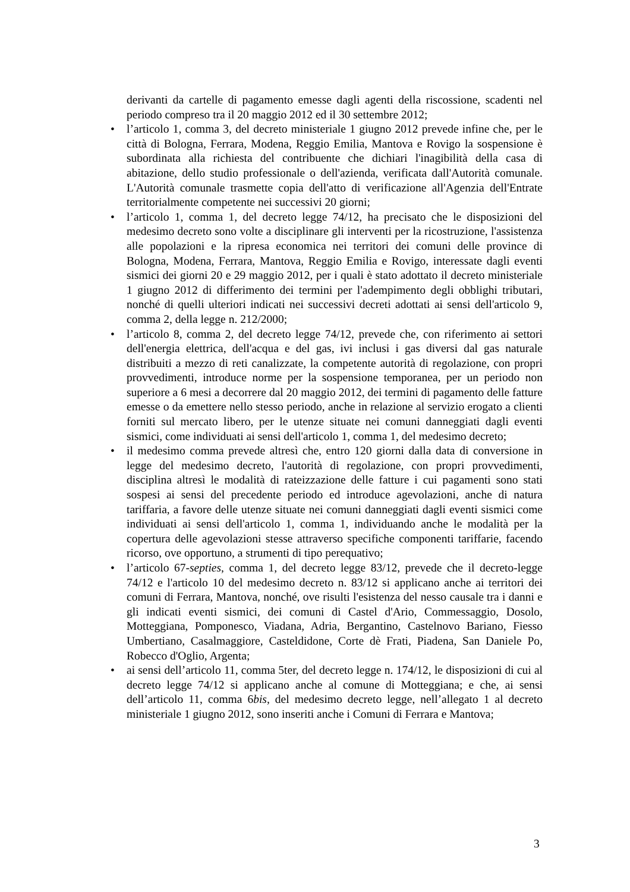derivanti da cartelle di pagamento emesse dagli agenti della riscossione, scadenti nel periodo compreso tra il 20 maggio 2012 ed il 30 settembre 2012;
• l’articolo 1, comma 3, del decreto ministeriale 1 giugno 2012 prevede infine che, per le città di Bologna, Ferrara, Modena, Reggio Emilia, Mantova e Rovigo la sospensione è subordinata alla richiesta del contribuente che dichiari l'inagibilità della casa di abitazione, dello studio professionale o dell'azienda, verificata dall'Autorità comunale. L'Autorità comunale trasmette copia dell'atto di verificazione all'Agenzia dell'Entrate territorialmente competente nei successivi 20 giorni;
• l’articolo 1, comma 1, del decreto legge 74/12, ha precisato che le disposizioni del medesimo decreto sono volte a disciplinare gli interventi per la ricostruzione, l'assistenza alle popolazioni e la ripresa economica nei territori dei comuni delle province di Bologna, Modena, Ferrara, Mantova, Reggio Emilia e Rovigo, interessate dagli eventi sismici dei giorni 20 e 29 maggio 2012, per i quali è stato adottato il decreto ministeriale 1 giugno 2012 di differimento dei termini per l'adempimento degli obblighi tributari, nonché di quelli ulteriori indicati nei successivi decreti adottati ai sensi dell'articolo 9, comma 2, della legge n. 212/2000;
• l’articolo 8, comma 2, del decreto legge 74/12, prevede che, con riferimento ai settori dell'energia elettrica, dell'acqua e del gas, ivi inclusi i gas diversi dal gas naturale distribuiti a mezzo di reti canalizzate, la competente autorità di regolazione, con propri provvedimenti, introduce norme per la sospensione temporanea, per un periodo non superiore a 6 mesi a decorrere dal 20 maggio 2012, dei termini di pagamento delle fatture emesse o da emettere nello stesso periodo, anche in relazione al servizio erogato a clienti forniti sul mercato libero, per le utenze situate nei comuni danneggiati dagli eventi sismici, come individuati ai sensi dell'articolo 1, comma 1, del medesimo decreto;
• il medesimo comma prevede altresì che, entro 120 giorni dalla data di conversione in legge del medesimo decreto, l'autorità di regolazione, con propri provvedimenti, disciplina altresì le modalità di rateizzazione delle fatture i cui pagamenti sono stati sospesi ai sensi del precedente periodo ed introduce agevolazioni, anche di natura tariffaria, a favore delle utenze situate nei comuni danneggiati dagli eventi sismici come individuati ai sensi dell'articolo 1, comma 1, individuando anche le modalità per la copertura delle agevolazioni stesse attraverso specifiche componenti tariffarie, facendo ricorso, ove opportuno, a strumenti di tipo perequativo;
• l’articolo 67-septies, comma 1, del decreto legge 83/12, prevede che il decreto-legge 74/12 e l'articolo 10 del medesimo decreto n. 83/12 si applicano anche ai territori dei comuni di Ferrara, Mantova, nonché, ove risulti l'esistenza del nesso causale tra i danni e gli indicati eventi sismici, dei comuni di Castel d'Ario, Commessaggio, Dosolo, Motteggiana, Pomponesco, Viadana, Adria, Bergantino, Castelnovo Bariano, Fiesso Umbertiano, Casalmaggiore, Casteldidone, Corte dè Frati, Piadena, San Daniele Po, Robecco d'Oglio, Argenta;
• ai sensi dell’articolo 11, comma 5ter, del decreto legge n. 174/12, le disposizioni di cui al decreto legge 74/12 si applicano anche al comune di Motteggiana; e che, ai sensi dell’articolo 11, comma 6bis, del medesimo decreto legge, nell’allegato 1 al decreto ministeriale 1 giugno 2012, sono inseriti anche i Comuni di Ferrara e Mantova;
3